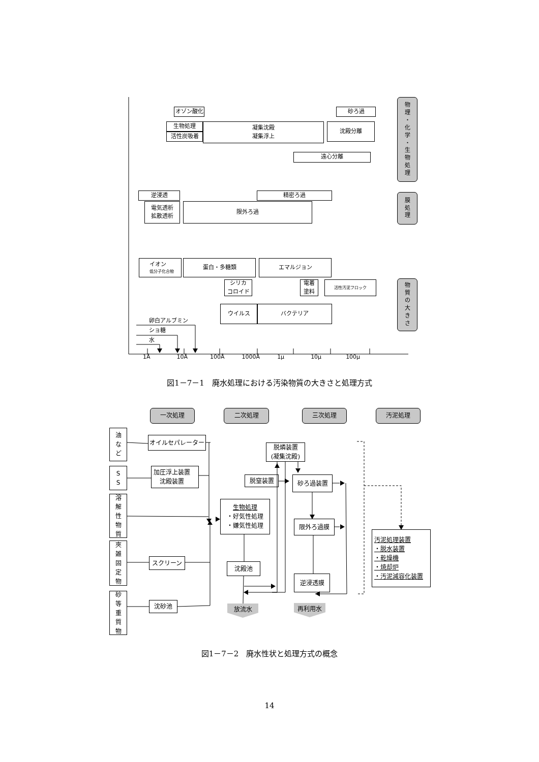オゾン酸化 砂ろ過
生物処理
活性炭吸着
凝集沈殿
凝集浮上
沈殿分離
遠心分離
逆浸透 精密ろ過
電気透析
拡散透析
限外ろ過
イオン
低分子化合物
蛋白・多糖類 エマルジョン
シリカ
コロイド
電着
塗料
活性汚泥フロック
卵白アルブミン
ショ糖
水
ウイルス バクテリア
1Å 10Å 100Å 1000Å 1μ 10μ 100μ
物
理
・
化
学
・
生
物
処
理
膜
処
理
物
質
の
大
き
さ
図1－7－1　廃水処理における汚染物質の大きさと処理方式
一次処理 二次処理 三次処理 汚泥処理
油
な
ど
S
S
溶
解
性
物
質
夾
雑
固
定
物
砂
等
重
質
物
オイルセパレーター
加圧浮上装置
沈殿装置
スクリーン
沈砂池
脱燐装置
(凝集沈殿)
脱窒装置
生物処理
・好気性処理
・嫌気性処理
沈殿池
放流水
砂ろ過装置
限外ろ過膜
逆浸透膜
再利用水
汚泥処理装置
・脱水装置
・乾燥機
・焼却炉
・汚泥減容化装置
図1－7－2　廃水性状と処理方式の概念
14